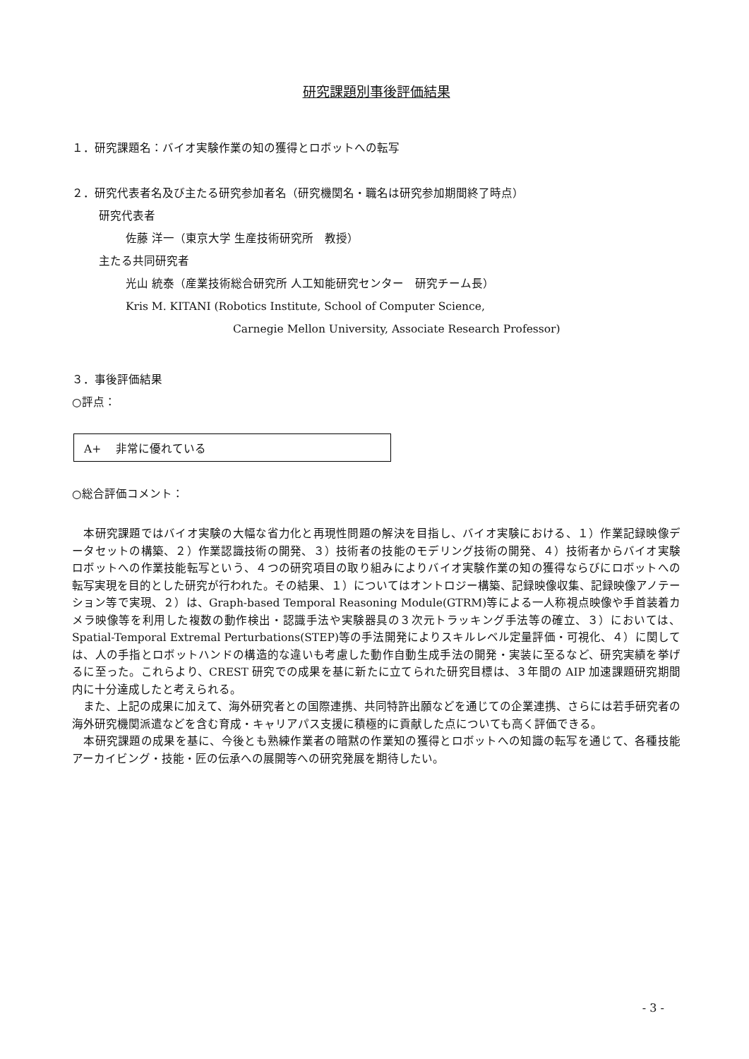研究課題別事後評価結果
１．研究課題名：バイオ実験作業の知の獲得とロボットへの転写
２．研究代表者名及び主たる研究参加者名（研究機関名・職名は研究参加期間終了時点）
研究代表者
佐藤 洋一（東京大学 生産技術研究所　教授）
主たる共同研究者
光山 統泰（産業技術総合研究所 人工知能研究センター　研究チーム長）
Kris M. KITANI (Robotics Institute, School of Computer Science,
Carnegie Mellon University, Associate Research Professor)
３．事後評価結果
○評点：
A+　 非常に優れている
○総合評価コメント：
　本研究課題ではバイオ実験の大幅な省力化と再現性問題の解決を目指し、バイオ実験における、１）作業記録映像データセットの構築、２）作業認識技術の開発、３）技術者の技能のモデリング技術の開発、４）技術者からバイオ実験ロボットへの作業技能転写という、４つの研究項目の取り組みによりバイオ実験作業の知の獲得ならびにロボットへの転写実現を目的とした研究が行われた。その結果、１）についてはオントロジー構築、記録映像収集、記録映像アノテーション等で実現、２）は、Graph-based Temporal Reasoning Module(GTRM)等による一人称視点映像や手首装着カメラ映像等を利用した複数の動作検出・認識手法や実験器具の３次元トラッキング手法等の確立、３）においては、Spatial-Temporal Extremal Perturbations(STEP)等の手法開発によりスキルレベル定量評価・可視化、４）に関しては、人の手指とロボットハンドの構造的な違いも考慮した動作自動生成手法の開発・実装に至るなど、研究実績を挙げるに至った。これらより、CREST 研究での成果を基に新たに立てられた研究目標は、３年間の AIP 加速課題研究期間内に十分達成したと考えられる。
　また、上記の成果に加えて、海外研究者との国際連携、共同特許出願などを通じての企業連携、さらには若手研究者の海外研究機関派遣などを含む育成・キャリアパス支援に積極的に貢献した点についても高く評価できる。
　本研究課題の成果を基に、今後とも熟練作業者の暗黙の作業知の獲得とロボットへの知識の転写を通じて、各種技能アーカイビング・技能・匠の伝承への展開等への研究発展を期待したい。
- 3 -